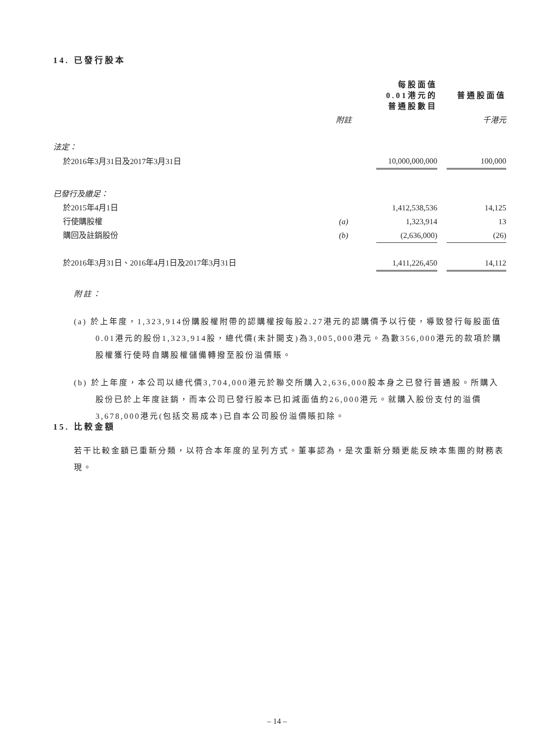14. 已發行股本
| | | 每股面值 0.01港元的 普通股數目 | | 普通股面值 |
| | 附註 | | | 千港元 |
| 法定： | | | | |
| 於2016年3月31日及2017年3月31日 | | 10,000,000,000 | | 100,000 |
| 已發行及繳足： | | | | |
| 於2015年4月1日 | | 1,412,538,536 | | 14,125 |
| 行使購股權 | (a) | 1,323,914 | | 13 |
| 購回及註銷股份 | (b) | (2,636,000) | | (26) |
| 於2016年3月31日、2016年4月1日及2017年3月31日 | | 1,411,226,450 | | 14,112 |
附註：
(a) 於上年度，1,323,914份購股權附帶的認購權按每股2.27港元的認購價予以行使，導致發行每股面值0.01港元的股份1,323,914股，總代價(未計開支)為3,005,000港元。為數356,000港元的款項於購股權獲行使時自購股權儲備轉撥至股份溢價賬。
(b) 於上年度，本公司以總代價3,704,000港元於聯交所購入2,636,000股本身之已發行普通股。所購入股份已於上年度註銷，而本公司已發行股本已扣減面值約26,000港元。就購入股份支付的溢價3,678,000港元(包括交易成本)已自本公司股份溢價賬扣除。
15. 比較金額
若干比較金額已重新分類，以符合本年度的呈列方式。董事認為，是次重新分類更能反映本集團的財務表現。
– 14 –